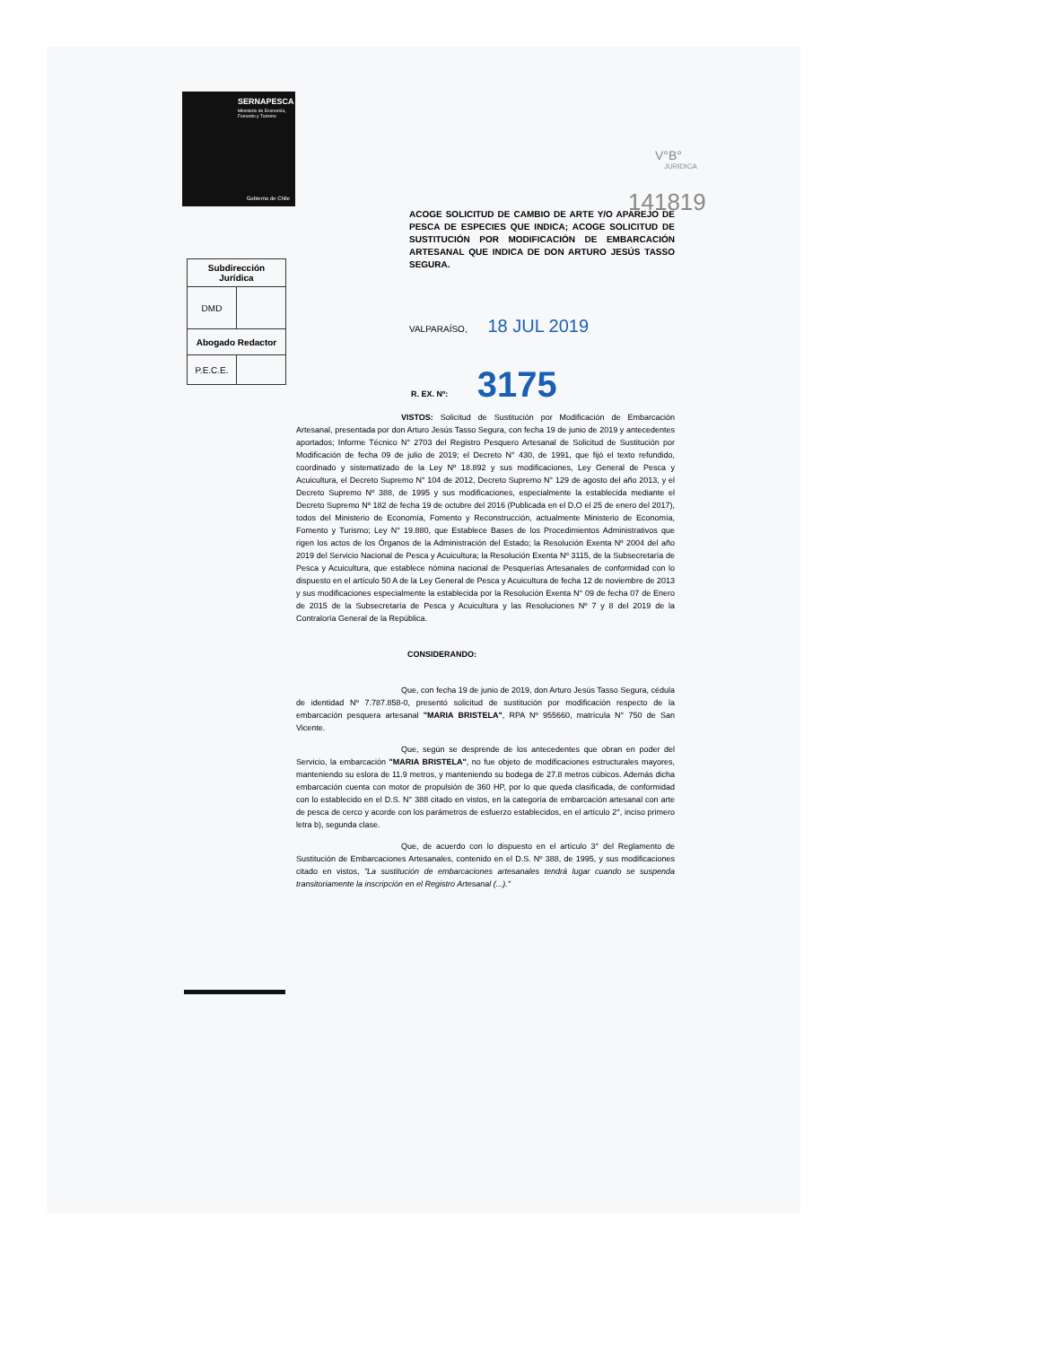SERNAPESCA
Ministerio de Economía, Fomento y Turismo
Gobierno de Chile
V°B°
JURIDICA
141819
ACOGE SOLICITUD DE CAMBIO DE ARTE Y/O APAREJO DE PESCA DE ESPECIES QUE INDICA; ACOGE SOLICITUD DE SUSTITUCIÓN POR MODIFICACIÓN DE EMBARCACIÓN ARTESANAL QUE INDICA DE DON ARTURO JESÚS TASSO SEGURA.
| Subdirección Jurídica | |
| DMD | |
| Abogado Redactor | |
| P.E.C.E. | |
VALPARAÍSO, 18 JUL 2019
R. EX. Nº: 3175
VISTOS: Solicitud de Sustitución por Modificación de Embarcación Artesanal, presentada por don Arturo Jesús Tasso Segura, con fecha 19 de junio de 2019 y antecedentes aportados; Informe Técnico N° 2703 del Registro Pesquero Artesanal de Solicitud de Sustitución por Modificación de fecha 09 de julio de 2019; el Decreto N° 430, de 1991, que fijó el texto refundido, coordinado y sistematizado de la Ley Nº 18.892 y sus modificaciones, Ley General de Pesca y Acuicultura, el Decreto Supremo N° 104 de 2012, Decreto Supremo N° 129 de agosto del año 2013, y el Decreto Supremo Nº 388, de 1995 y sus modificaciones, especialmente la establecida mediante el Decreto Supremo Nº 182 de fecha 19 de octubre del 2016 (Publicada en el D.O el 25 de enero del 2017), todos del Ministerio de Economía, Fomento y Reconstrucción, actualmente Ministerio de Economía, Fomento y Turismo; Ley N° 19.880, que Establece Bases de los Procedimientos Administrativos que rigen los actos de los Órganos de la Administración del Estado; la Resolución Exenta Nº 2004 del año 2019 del Servicio Nacional de Pesca y Acuicultura; la Resolución Exenta Nº 3115, de la Subsecretaría de Pesca y Acuicultura, que establece nómina nacional de Pesquerías Artesanales de conformidad con lo dispuesto en el artículo 50 A de la Ley General de Pesca y Acuicultura de fecha 12 de noviembre de 2013 y sus modificaciones especialmente la establecida por la Resolución Exenta N° 09 de fecha 07 de Enero de 2015 de la Subsecretaría de Pesca y Acuicultura y las Resoluciones Nº 7 y 8 del 2019 de la Contraloría General de la República.
CONSIDERANDO:
Que, con fecha 19 de junio de 2019, don Arturo Jesús Tasso Segura, cédula de identidad Nº 7.787.858-0, presentó solicitud de sustitución por modificación respecto de la embarcación pesquera artesanal "MARIA BRISTELA", RPA Nº 955660, matrícula N° 750 de San Vicente.
Que, según se desprende de los antecedentes que obran en poder del Servicio, la embarcación "MARIA BRISTELA", no fue objeto de modificaciones estructurales mayores, manteniendo su eslora de 11.9 metros, y manteniendo su bodega de 27.8 metros cúbicos. Además dicha embarcación cuenta con motor de propulsión de 360 HP, por lo que queda clasificada, de conformidad con lo establecido en el D.S. N° 388 citado en vistos, en la categoría de embarcación artesanal con arte de pesca de cerco y acorde con los parámetros de esfuerzo establecidos, en el artículo 2°, inciso primero letra b), segunda clase.
Que, de acuerdo con lo dispuesto en el artículo 3° del Reglamento de Sustitución de Embarcaciones Artesanales, contenido en el D.S. Nº 388, de 1995, y sus modificaciones citado en vistos, "La sustitución de embarcaciones artesanales tendrá lugar cuando se suspenda transitoriamente la inscripción en el Registro Artesanal (...)."